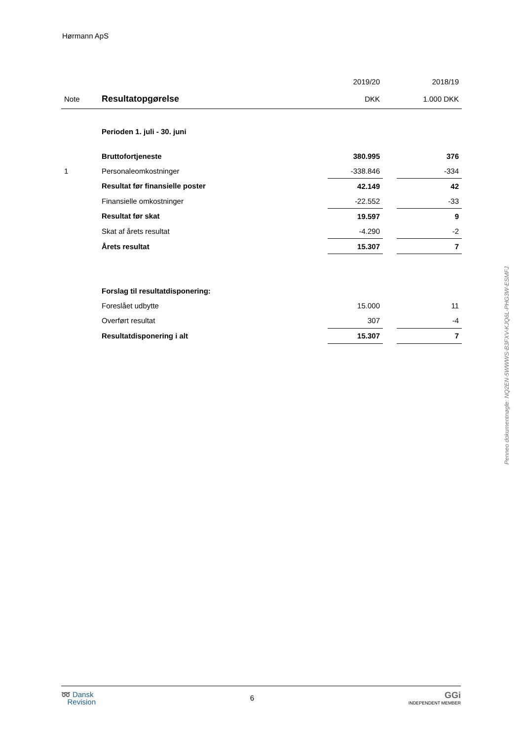Hørmann ApS
| | | 2019/20 | | 2018/19 |
| Note | Resultatopgørelse | DKK | | 1.000 DKK |
| | Perioden 1. juli - 30. juni | | | |
| | Bruttofortjeneste | 380.995 | | 376 |
| 1 | Personaleomkostninger | -338.846 | | -334 |
| | Resultat før finansielle poster | 42.149 | | 42 |
| | Finansielle omkostninger | -22.552 | | -33 |
| | Resultat før skat | 19.597 | | 9 |
| | Skat af årets resultat | -4.290 | | -2 |
| | Årets resultat | 15.307 | | 7 |
| | Forslag til resultatdisponering: | | | |
| | Foreslået udbytte | 15.000 | | 11 |
| | Overført resultat | 307 | | -4 |
| | Resultatdisponering i alt | 15.307 | | 7 |
Penneo dokumentnøgle: NQ2EN-5WWWS-B3FXV-KJQ6L-PHG3W-ESMFJ
➿ Dansk
Revision
6
GGi
INDEPENDENT MEMBER